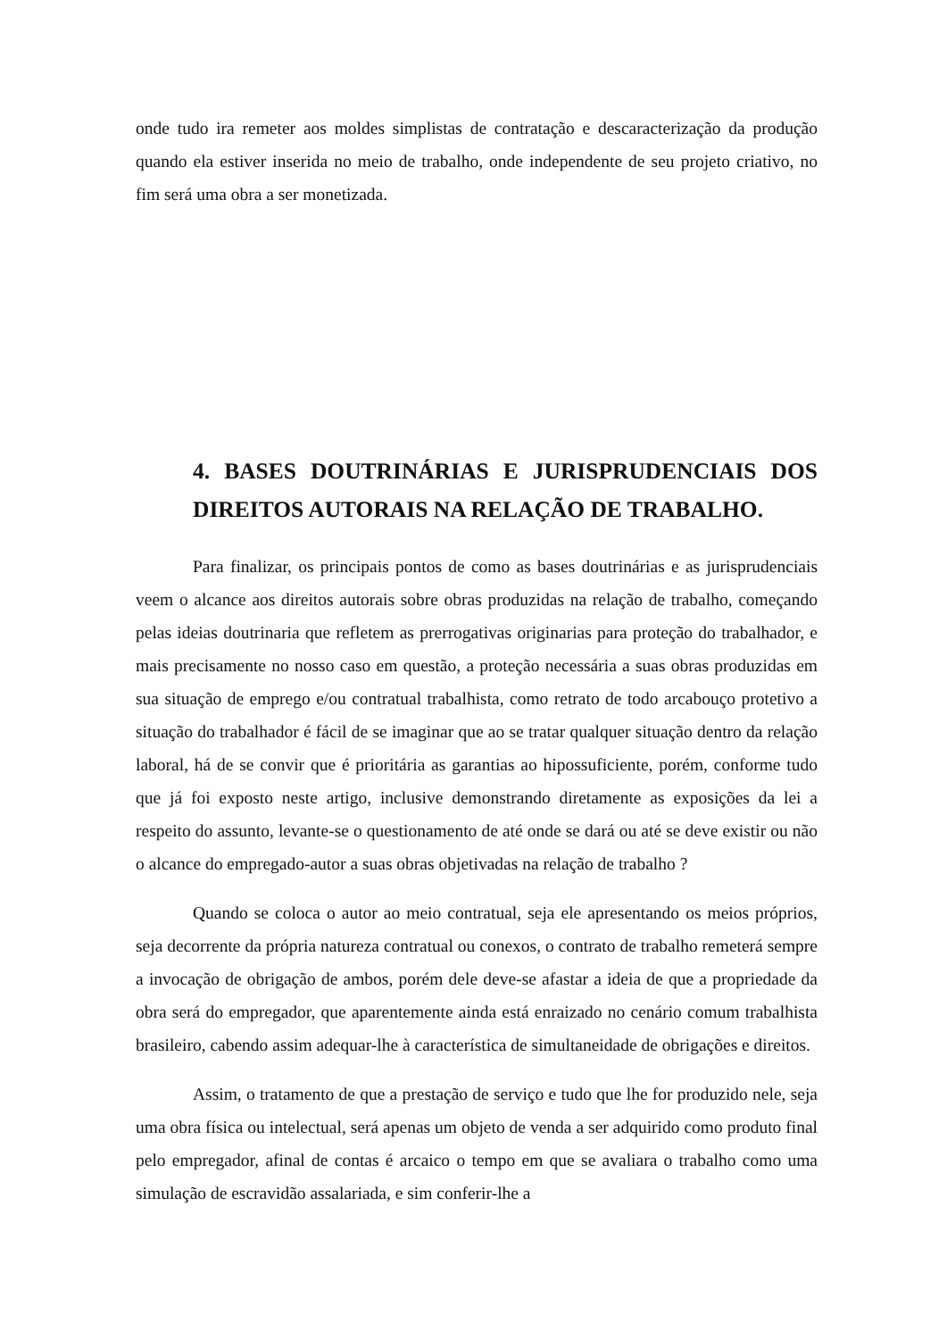onde tudo ira remeter aos moldes simplistas de contratação e descaracterização da produção quando ela estiver inserida no meio de trabalho, onde independente de seu projeto criativo, no fim será uma obra a ser monetizada.
4. BASES DOUTRINÁRIAS E JURISPRUDENCIAIS DOS DIREITOS AUTORAIS NA RELAÇÃO DE TRABALHO.
Para finalizar, os principais pontos de como as bases doutrinárias e as jurisprudenciais veem o alcance aos direitos autorais sobre obras produzidas na relação de trabalho, começando pelas ideias doutrinaria que refletem as prerrogativas originarias para proteção do trabalhador, e mais precisamente no nosso caso em questão, a proteção necessária a suas obras produzidas em sua situação de emprego e/ou contratual trabalhista, como retrato de todo arcabouço protetivo a situação do trabalhador é fácil de se imaginar que ao se tratar qualquer situação dentro da relação laboral, há de se convir que é prioritária as garantias ao hipossuficiente, porém, conforme tudo que já foi exposto neste artigo, inclusive demonstrando diretamente as exposições da lei a respeito do assunto, levante-se o questionamento de até onde se dará ou até se deve existir ou não o alcance do empregado-autor a suas obras objetivadas na relação de trabalho ?
Quando se coloca o autor ao meio contratual, seja ele apresentando os meios próprios, seja decorrente da própria natureza contratual ou conexos, o contrato de trabalho remeterá sempre a invocação de obrigação de ambos, porém dele deve-se afastar a ideia de que a propriedade da obra será do empregador, que aparentemente ainda está enraizado no cenário comum trabalhista brasileiro, cabendo assim adequar-lhe à característica de simultaneidade de obrigações e direitos.
Assim, o tratamento de que a prestação de serviço e tudo que lhe for produzido nele, seja uma obra física ou intelectual, será apenas um objeto de venda a ser adquirido como produto final pelo empregador, afinal de contas é arcaico o tempo em que se avaliara o trabalho como uma simulação de escravidão assalariada, e sim conferir-lhe a